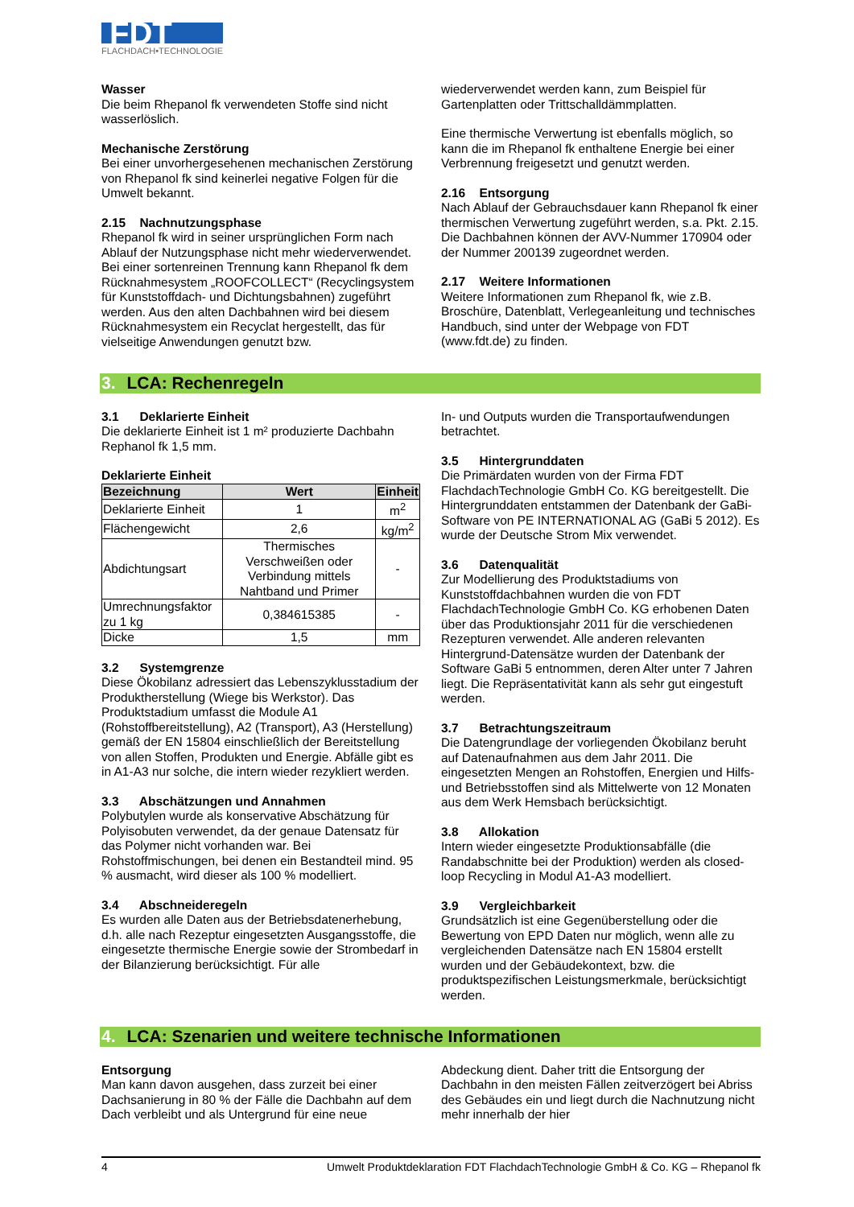FDT
FLACHDACH•TECHNOLOGIE
Wasser
Die beim Rhepanol fk verwendeten Stoffe sind nicht wasserlöslich.
Mechanische Zerstörung
Bei einer unvorhergesehenen mechanischen Zerstörung von Rhepanol fk sind keinerlei negative Folgen für die Umwelt bekannt.
2.15 Nachnutzungsphase
Rhepanol fk wird in seiner ursprünglichen Form nach Ablauf der Nutzungsphase nicht mehr wiederverwendet. Bei einer sortenreinen Trennung kann Rhepanol fk dem Rücknahmesystem „ROOFCOLLECT“ (Recyclingsystem für Kunststoffdach- und Dichtungsbahnen) zugeführt werden. Aus den alten Dachbahnen wird bei diesem Rücknahmesystem ein Recyclat hergestellt, das für vielseitige Anwendungen genutzt bzw.
wiederverwendet werden kann, zum Beispiel für Gartenplatten oder Trittschalldämmplatten.
Eine thermische Verwertung ist ebenfalls möglich, so kann die im Rhepanol fk enthaltene Energie bei einer Verbrennung freigesetzt und genutzt werden.
2.16 Entsorgung
Nach Ablauf der Gebrauchsdauer kann Rhepanol fk einer thermischen Verwertung zugeführt werden, s.a. Pkt. 2.15. Die Dachbahnen können der AVV-Nummer 170904 oder der Nummer 200139 zugeordnet werden.
2.17 Weitere Informationen
Weitere Informationen zum Rhepanol fk, wie z.B. Broschüre, Datenblatt, Verlegeanleitung und technisches Handbuch, sind unter der Webpage von FDT (www.fdt.de) zu finden.
3. LCA: Rechenregeln
3.1 Deklarierte Einheit
Die deklarierte Einheit ist 1 m² produzierte Dachbahn Rephanol fk 1,5 mm.
Deklarierte Einheit
| Bezeichnung | Wert | Einheit |
| --- | --- | --- |
| Deklarierte Einheit | 1 | m<sup>2</sup> |
| Flächengewicht | 2,6 | kg/m<sup>2</sup> |
| Abdichtungsart | Thermisches Verschweißen oder Verbindung mittels Nahtband und Primer | - |
| Umrechnungsfaktor zu 1 kg | 0,384615385 | - |
| Dicke | 1,5 | mm |
3.2 Systemgrenze
Diese Ökobilanz adressiert das Lebenszyklusstadium der Produktherstellung (Wiege bis Werkstor). Das Produktstadium umfasst die Module A1 (Rohstoffbereitstellung), A2 (Transport), A3 (Herstellung) gemäß der EN 15804 einschließlich der Bereitstellung von allen Stoffen, Produkten und Energie. Abfälle gibt es in A1-A3 nur solche, die intern wieder rezykliert werden.
3.3 Abschätzungen und Annahmen
Polybutylen wurde als konservative Abschätzung für Polyisobuten verwendet, da der genaue Datensatz für das Polymer nicht vorhanden war. Bei Rohstoffmischungen, bei denen ein Bestandteil mind. 95 % ausmacht, wird dieser als 100 % modelliert.
3.4 Abschneideregeln
Es wurden alle Daten aus der Betriebsdatenerhebung, d.h. alle nach Rezeptur eingesetzten Ausgangsstoffe, die eingesetzte thermische Energie sowie der Strombedarf in der Bilanzierung berücksichtigt. Für alle
In- und Outputs wurden die Transportaufwendungen betrachtet.
3.5 Hintergrunddaten
Die Primärdaten wurden von der Firma FDT FlachdachTechnologie GmbH Co. KG bereitgestellt. Die Hintergrunddaten entstammen der Datenbank der GaBi-Software von PE INTERNATIONAL AG (GaBi 5 2012). Es wurde der Deutsche Strom Mix verwendet.
3.6 Datenqualität
Zur Modellierung des Produktstadiums von Kunststoffdachbahnen wurden die von FDT FlachdachTechnologie GmbH Co. KG erhobenen Daten über das Produktionsjahr 2011 für die verschiedenen Rezepturen verwendet. Alle anderen relevanten Hintergrund-Datensätze wurden der Datenbank der Software GaBi 5 entnommen, deren Alter unter 7 Jahren liegt. Die Repräsentativität kann als sehr gut eingestuft werden.
3.7 Betrachtungszeitraum
Die Datengrundlage der vorliegenden Ökobilanz beruht auf Datenaufnahmen aus dem Jahr 2011. Die eingesetzten Mengen an Rohstoffen, Energien und Hilfs- und Betriebsstoffen sind als Mittelwerte von 12 Monaten aus dem Werk Hemsbach berücksichtigt.
3.8 Allokation
Intern wieder eingesetzte Produktionsabfälle (die Randabschnitte bei der Produktion) werden als closed-loop Recycling in Modul A1-A3 modelliert.
3.9 Vergleichbarkeit
Grundsätzlich ist eine Gegenüberstellung oder die Bewertung von EPD Daten nur möglich, wenn alle zu vergleichenden Datensätze nach EN 15804 erstellt wurden und der Gebäudekontext, bzw. die produktspezifischen Leistungsmerkmale, berücksichtigt werden.
4. LCA: Szenarien und weitere technische Informationen
Entsorgung
Man kann davon ausgehen, dass zurzeit bei einer Dachsanierung in 80 % der Fälle die Dachbahn auf dem Dach verbleibt und als Untergrund für eine neue
Abdeckung dient. Daher tritt die Entsorgung der Dachbahn in den meisten Fällen zeitverzögert bei Abriss des Gebäudes ein und liegt durch die Nachnutzung nicht mehr innerhalb der hier
4 Umwelt Produktdeklaration FDT FlachdachTechnologie GmbH & Co. KG – Rhepanol fk